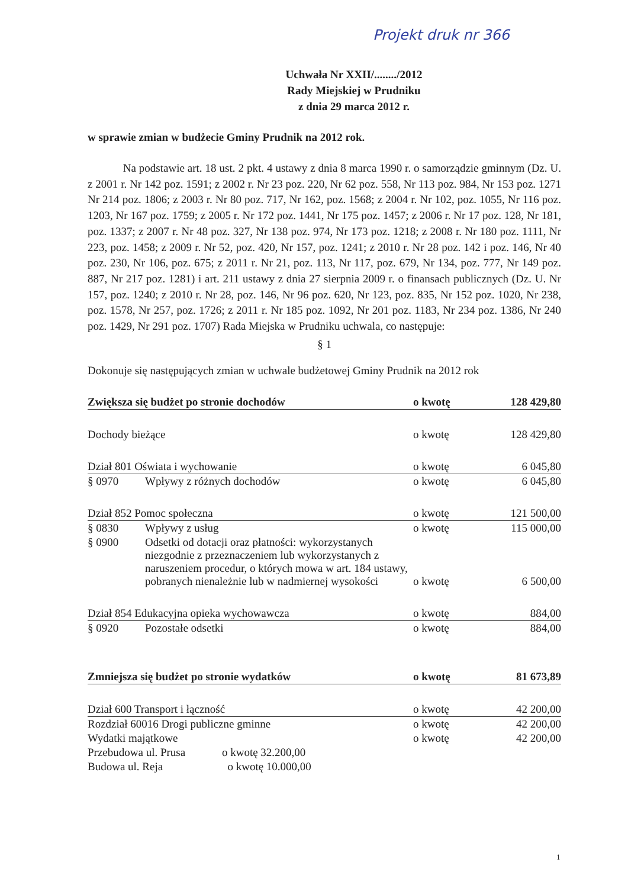Projekt druk nr 366
Uchwała Nr XXII/......../2012
Rady Miejskiej w Prudniku
z dnia 29 marca 2012 r.
w sprawie zmian w budżecie Gminy Prudnik na 2012 rok.
Na podstawie art. 18 ust. 2 pkt. 4 ustawy z dnia 8 marca 1990 r. o samorządzie gminnym (Dz. U. z 2001 r. Nr 142 poz. 1591; z 2002 r. Nr 23 poz. 220, Nr 62 poz. 558, Nr 113 poz. 984, Nr 153 poz. 1271 Nr 214 poz. 1806; z 2003 r. Nr 80 poz. 717, Nr 162, poz. 1568; z 2004 r. Nr 102, poz. 1055, Nr 116 poz. 1203, Nr 167 poz. 1759; z 2005 r. Nr 172 poz. 1441, Nr 175 poz. 1457; z 2006 r. Nr 17 poz. 128, Nr 181, poz. 1337; z 2007 r. Nr 48 poz. 327, Nr 138 poz. 974, Nr 173 poz. 1218; z 2008 r. Nr 180 poz. 1111, Nr 223, poz. 1458; z 2009 r. Nr 52, poz. 420, Nr 157, poz. 1241; z 2010 r. Nr 28 poz. 142 i poz. 146, Nr 40 poz. 230, Nr 106, poz. 675; z 2011 r. Nr 21, poz. 113, Nr 117, poz. 679, Nr 134, poz. 777, Nr 149 poz. 887, Nr 217 poz. 1281) i art. 211 ustawy z dnia 27 sierpnia 2009 r. o finansach publicznych (Dz. U. Nr 157, poz. 1240; z 2010 r. Nr 28, poz. 146, Nr 96 poz. 620, Nr 123, poz. 835, Nr 152 poz. 1020, Nr 238, poz. 1578, Nr 257, poz. 1726; z 2011 r. Nr 185 poz. 1092, Nr 201 poz. 1183, Nr 234 poz. 1386, Nr 240 poz. 1429, Nr 291 poz. 1707) Rada Miejska w Prudniku uchwala, co następuje:
§ 1
Dokonuje się następujących zmian w uchwale budżetowej Gminy Prudnik na 2012 rok
| Zwiększa się budżet po stronie dochodów | | o kwotę | 128 429,80 |
| Dochody bieżące | | o kwotę | 128 429,80 |
| Dział 801 Oświata i wychowanie | | o kwotę | 6 045,80 |
| § 0970 | Wpływy z różnych dochodów | o kwotę | 6 045,80 |
| Dział 852 Pomoc społeczna | | o kwotę | 121 500,00 |
| § 0830 | Wpływy z usług | o kwotę | 115 000,00 |
| § 0900 | Odsetki od dotacji oraz płatności: wykorzystanych niezgodnie z przeznaczeniem lub wykorzystanych z naruszeniem procedur, o których mowa w art. 184 ustawy, pobranych nienależnie lub w nadmiernej wysokości | o kwotę | 6 500,00 |
| Dział 854 Edukacyjna opieka wychowawcza | | o kwotę | 884,00 |
| § 0920 | Pozostałe odsetki | o kwotę | 884,00 |
| Zmniejsza się budżet po stronie wydatków | | o kwotę | 81 673,89 |
| Dział 600 Transport i łączność | | o kwotę | 42 200,00 |
| Rozdział 60016 Drogi publiczne gminne | | o kwotę | 42 200,00 |
| Wydatki majątkowe | | o kwotę | 42 200,00 |
| Przebudowa ul. Prusa o kwotę 32.200,00 | | | |
| Budowa ul. Reja o kwotę 10.000,00 | | | |
1